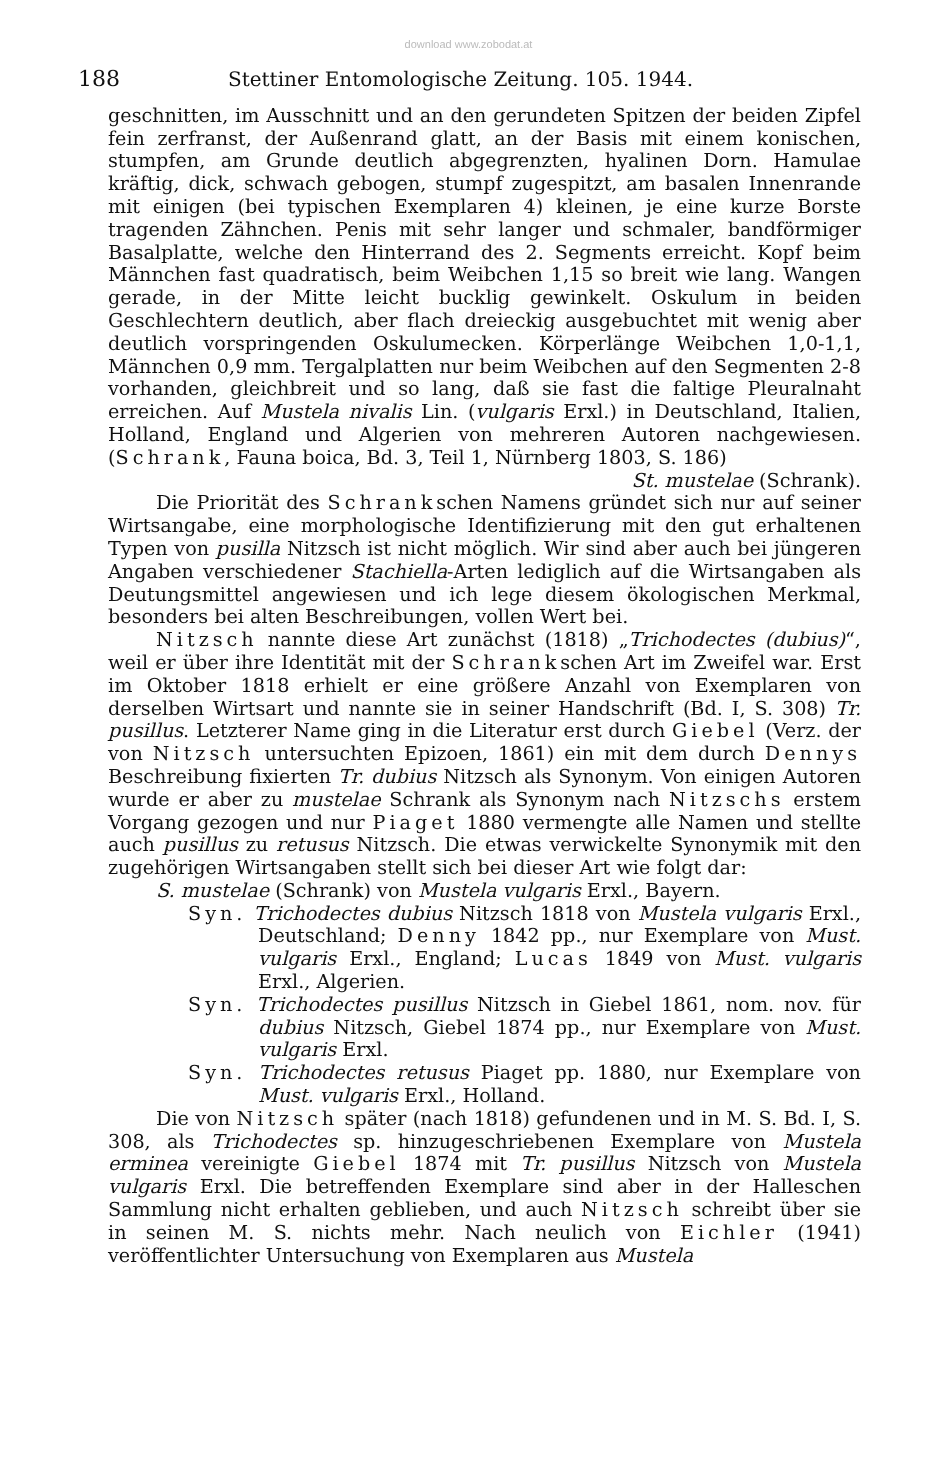download www.zobodat.at
188 Stettiner Entomologische Zeitung. 105. 1944.
geschnitten, im Ausschnitt und an den gerundeten Spitzen der beiden Zipfel fein zerfranst, der Außenrand glatt, an der Basis mit einem konischen, stumpfen, am Grunde deutlich abgegrenzten, hyalinen Dorn. Hamulae kräftig, dick, schwach gebogen, stumpf zugespitzt, am basalen Innenrande mit einigen (bei typischen Exemplaren 4) kleinen, je eine kurze Borste tragenden Zähnchen. Penis mit sehr langer und schmaler, bandförmiger Basalplatte, welche den Hinterrand des 2. Segments erreicht. Kopf beim Männchen fast quadratisch, beim Weibchen 1,15 so breit wie lang. Wangen gerade, in der Mitte leicht bucklig gewinkelt. Oskulum in beiden Geschlechtern deutlich, aber flach dreieckig ausgebuchtet mit wenig aber deutlich vorspringenden Oskulumecken. Körperlänge Weibchen 1,0-1,1, Männchen 0,9 mm. Tergalplatten nur beim Weibchen auf den Segmenten 2-8 vorhanden, gleichbreit und so lang, daß sie fast die faltige Pleuralnaht erreichen. Auf Mustela nivalis Lin. (vulgaris Erxl.) in Deutschland, Italien, Holland, England und Algerien von mehreren Autoren nachgewiesen. (Schrank, Fauna boica, Bd. 3, Teil 1, Nürnberg 1803, S. 186)
St. mustelae (Schrank).
Die Priorität des Schrankschen Namens gründet sich nur auf seiner Wirtsangabe, eine morphologische Identifizierung mit den gut erhaltenen Typen von pusilla Nitzsch ist nicht möglich. Wir sind aber auch bei jüngeren Angaben verschiedener Stachiella-Arten lediglich auf die Wirtsangaben als Deutungsmittel angewiesen und ich lege diesem ökologischen Merkmal, besonders bei alten Beschreibungen, vollen Wert bei.
Nitzsch nannte diese Art zunächst (1818) „Trichodectes (dubius)“, weil er über ihre Identität mit der Schrankschen Art im Zweifel war. Erst im Oktober 1818 erhielt er eine größere Anzahl von Exemplaren von derselben Wirtsart und nannte sie in seiner Handschrift (Bd. I, S. 308) Tr. pusillus. Letzterer Name ging in die Literatur erst durch Giebel (Verz. der von Nitzsch untersuchten Epizoen, 1861) ein mit dem durch Dennys Beschreibung fixierten Tr. dubius Nitzsch als Synonym. Von einigen Autoren wurde er aber zu mustelae Schrank als Synonym nach Nitzschs erstem Vorgang gezogen und nur Piaget 1880 vermengte alle Namen und stellte auch pusillus zu retusus Nitzsch. Die etwas verwickelte Synonymik mit den zugehörigen Wirtsangaben stellt sich bei dieser Art wie folgt dar:
S. mustelae (Schrank) von Mustela vulgaris Erxl., Bayern.
Syn. Trichodectes dubius Nitzsch 1818 von Mustela vulgaris Erxl., Deutschland; Denny 1842 pp., nur Exemplare von Must. vulgaris Erxl., England; Lucas 1849 von Must. vulgaris Erxl., Algerien.
Syn. Trichodectes pusillus Nitzsch in Giebel 1861, nom. nov. für dubius Nitzsch, Giebel 1874 pp., nur Exemplare von Must. vulgaris Erxl.
Syn. Trichodectes retusus Piaget pp. 1880, nur Exemplare von Must. vulgaris Erxl., Holland.
Die von Nitzsch später (nach 1818) gefundenen und in M. S. Bd. I, S. 308, als Trichodectes sp. hinzugeschriebenen Exemplare von Mustela erminea vereinigte Giebel 1874 mit Tr. pusillus Nitzsch von Mustela vulgaris Erxl. Die betreffenden Exemplare sind aber in der Halleschen Sammlung nicht erhalten geblieben, und auch Nitzsch schreibt über sie in seinen M. S. nichts mehr. Nach neulich von Eichler (1941) veröffentlichter Untersuchung von Exemplaren aus Mustela